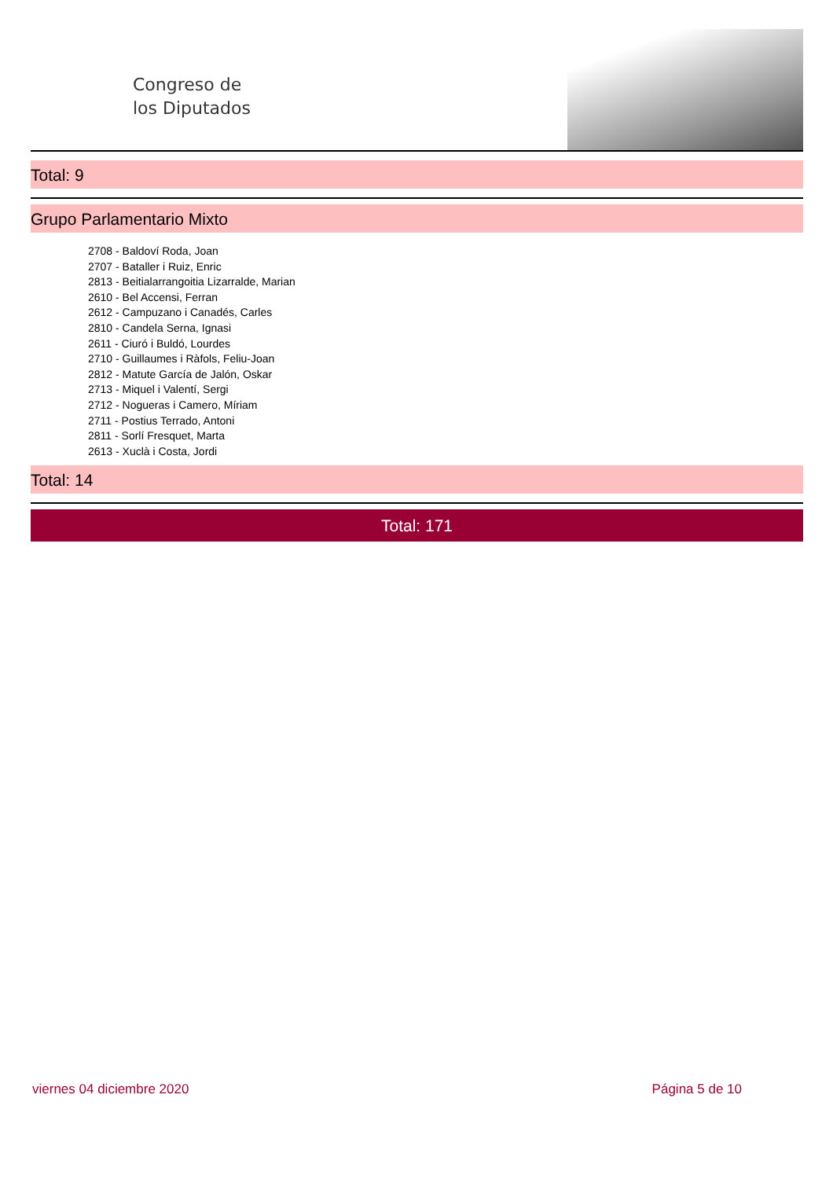Congreso de
los Diputados
Total: 9
Grupo Parlamentario Mixto
2708 - Baldoví Roda, Joan
2707 - Bataller i Ruiz, Enric
2813 - Beitialarrangoitia Lizarralde, Marian
2610 - Bel Accensi, Ferran
2612 - Campuzano i Canadés, Carles
2810 - Candela Serna, Ignasi
2611 - Ciuró i Buldó, Lourdes
2710 - Guillaumes i Ràfols, Feliu-Joan
2812 - Matute García de Jalón, Oskar
2713 - Miquel i Valentí, Sergi
2712 - Nogueras i Camero, Míriam
2711 - Postius Terrado, Antoni
2811 - Sorlí Fresquet, Marta
2613 - Xuclà i Costa, Jordi
Total: 14
Total: 171
viernes 04 diciembre 2020 Página 5 de 10